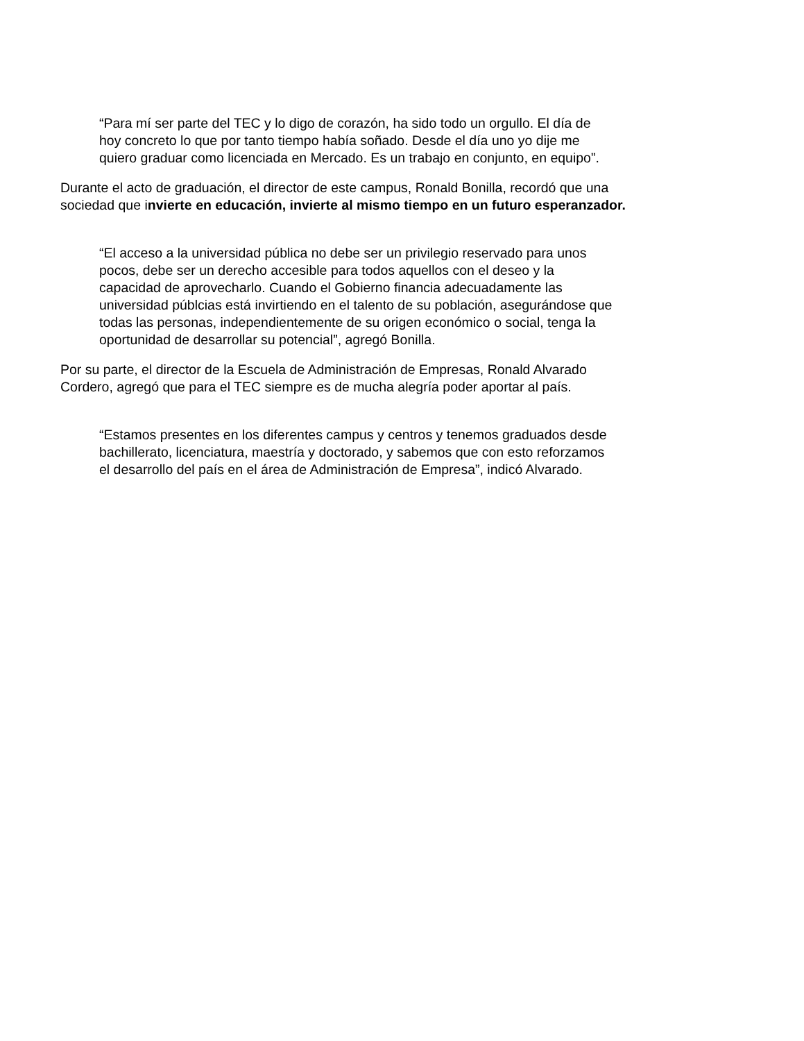“Para mí ser parte del TEC y lo digo de corazón, ha sido todo un orgullo. El día de
hoy concreto lo que por tanto tiempo había soñado. Desde el día uno yo dije me
quiero graduar como licenciada en Mercado. Es un trabajo en conjunto, en equipo”.
Durante el acto de graduación, el director de este campus, Ronald Bonilla, recordó que una
sociedad que invierte en educación, invierte al mismo tiempo en un futuro esperanzador.
“El acceso a la universidad pública no debe ser un privilegio reservado para unos
pocos, debe ser un derecho accesible para todos aquellos con el deseo y la
capacidad de aprovecharlo. Cuando el Gobierno financia adecuadamente las
universidad públcias está invirtiendo en el talento de su población, asegurándose que
todas las personas, independientemente de su origen económico o social, tenga la
oportunidad de desarrollar su potencial”, agregó Bonilla.
Por su parte, el director de la Escuela de Administración de Empresas, Ronald Alvarado
Cordero, agregó que para el TEC siempre es de mucha alegría poder aportar al país.
“Estamos presentes en los diferentes campus y centros y tenemos graduados desde
bachillerato, licenciatura, maestría y doctorado, y sabemos que con esto reforzamos
el desarrollo del país en el área de Administración de Empresa”, indicó Alvarado.